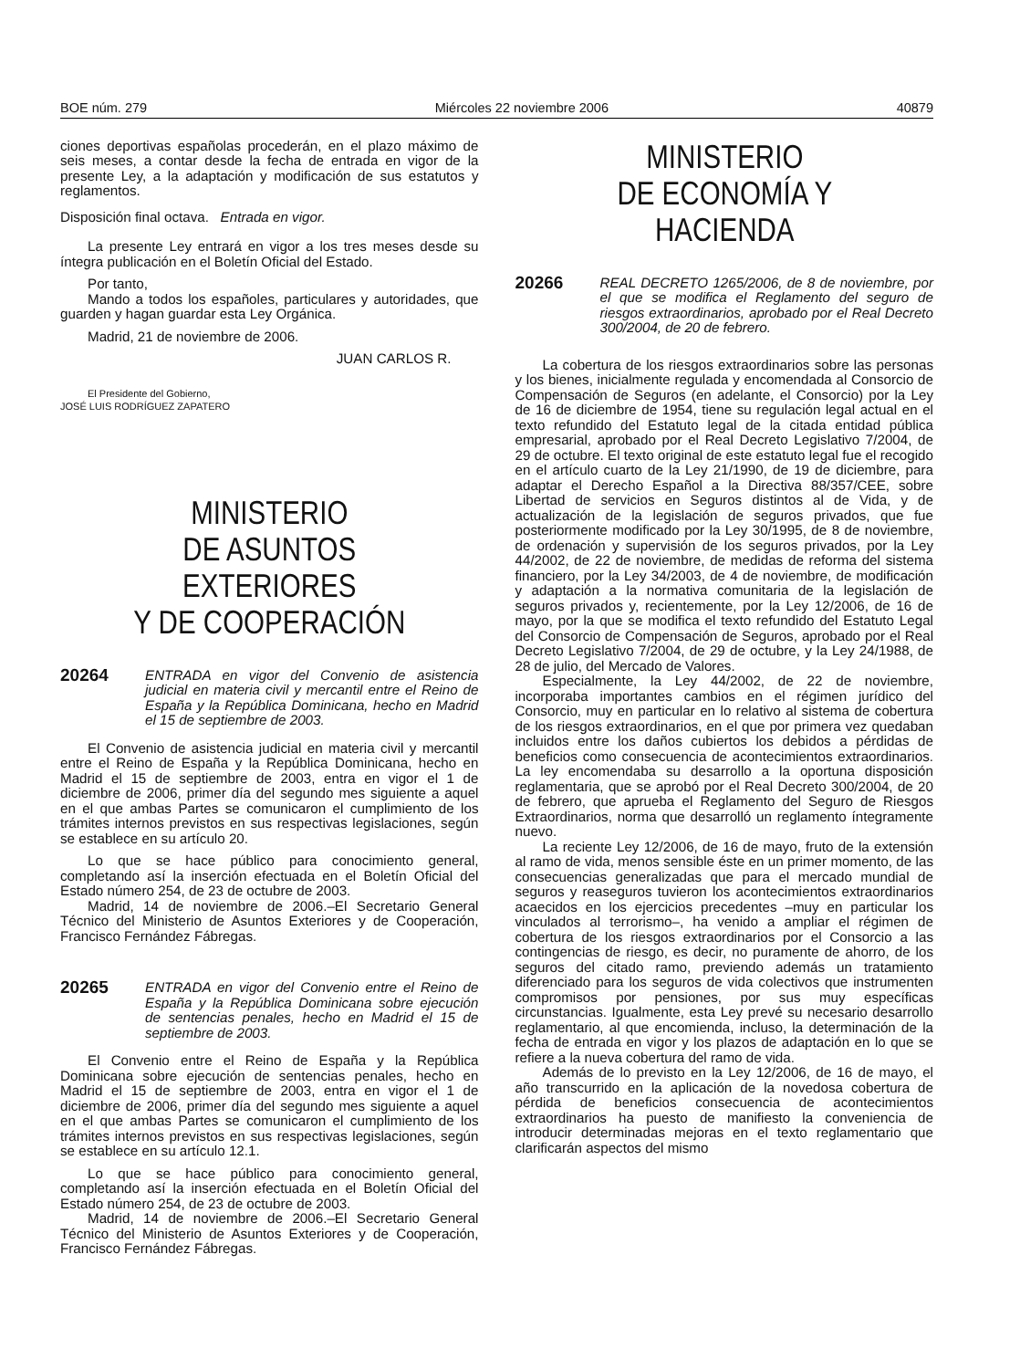BOE núm. 279 Miércoles 22 noviembre 2006 40879
ciones deportivas españolas procederán, en el plazo máximo de seis meses, a contar desde la fecha de entrada en vigor de la presente Ley, a la adaptación y modificación de sus estatutos y reglamentos.
Disposición final octava. Entrada en vigor.
La presente Ley entrará en vigor a los tres meses desde su íntegra publicación en el Boletín Oficial del Estado.
Por tanto,
Mando a todos los españoles, particulares y autoridades, que guarden y hagan guardar esta Ley Orgánica.
Madrid, 21 de noviembre de 2006.
JUAN CARLOS R.
El Presidente del Gobierno,
JOSÉ LUIS RODRÍGUEZ ZAPATERO
MINISTERIO
DE ASUNTOS EXTERIORES
Y DE COOPERACIÓN
20264
ENTRADA en vigor del Convenio de asistencia judicial en materia civil y mercantil entre el Reino de España y la República Dominicana, hecho en Madrid el 15 de septiembre de 2003.
El Convenio de asistencia judicial en materia civil y mercantil entre el Reino de España y la República Dominicana, hecho en Madrid el 15 de septiembre de 2003, entra en vigor el 1 de diciembre de 2006, primer día del segundo mes siguiente a aquel en el que ambas Partes se comunicaron el cumplimiento de los trámites internos previstos en sus respectivas legislaciones, según se establece en su artículo 20.
Lo que se hace público para conocimiento general, completando así la inserción efectuada en el Boletín Oficial del Estado número 254, de 23 de octubre de 2003.
Madrid, 14 de noviembre de 2006.–El Secretario General Técnico del Ministerio de Asuntos Exteriores y de Cooperación, Francisco Fernández Fábregas.
20265
ENTRADA en vigor del Convenio entre el Reino de España y la República Dominicana sobre ejecución de sentencias penales, hecho en Madrid el 15 de septiembre de 2003.
El Convenio entre el Reino de España y la República Dominicana sobre ejecución de sentencias penales, hecho en Madrid el 15 de septiembre de 2003, entra en vigor el 1 de diciembre de 2006, primer día del segundo mes siguiente a aquel en el que ambas Partes se comunicaron el cumplimiento de los trámites internos previstos en sus respectivas legislaciones, según se establece en su artículo 12.1.
Lo que se hace público para conocimiento general, completando así la inserción efectuada en el Boletín Oficial del Estado número 254, de 23 de octubre de 2003.
Madrid, 14 de noviembre de 2006.–El Secretario General Técnico del Ministerio de Asuntos Exteriores y de Cooperación, Francisco Fernández Fábregas.
MINISTERIO
DE ECONOMÍA Y HACIENDA
20266
REAL DECRETO 1265/2006, de 8 de noviembre, por el que se modifica el Reglamento del seguro de riesgos extraordinarios, aprobado por el Real Decreto 300/2004, de 20 de febrero.
La cobertura de los riesgos extraordinarios sobre las personas y los bienes, inicialmente regulada y encomendada al Consorcio de Compensación de Seguros (en adelante, el Consorcio) por la Ley de 16 de diciembre de 1954, tiene su regulación legal actual en el texto refundido del Estatuto legal de la citada entidad pública empresarial, aprobado por el Real Decreto Legislativo 7/2004, de 29 de octubre. El texto original de este estatuto legal fue el recogido en el artículo cuarto de la Ley 21/1990, de 19 de diciembre, para adaptar el Derecho Español a la Directiva 88/357/CEE, sobre Libertad de servicios en Seguros distintos al de Vida, y de actualización de la legislación de seguros privados, que fue posteriormente modificado por la Ley 30/1995, de 8 de noviembre, de ordenación y supervisión de los seguros privados, por la Ley 44/2002, de 22 de noviembre, de medidas de reforma del sistema financiero, por la Ley 34/2003, de 4 de noviembre, de modificación y adaptación a la normativa comunitaria de la legislación de seguros privados y, recientemente, por la Ley 12/2006, de 16 de mayo, por la que se modifica el texto refundido del Estatuto Legal del Consorcio de Compensación de Seguros, aprobado por el Real Decreto Legislativo 7/2004, de 29 de octubre, y la Ley 24/1988, de 28 de julio, del Mercado de Valores.
Especialmente, la Ley 44/2002, de 22 de noviembre, incorporaba importantes cambios en el régimen jurídico del Consorcio, muy en particular en lo relativo al sistema de cobertura de los riesgos extraordinarios, en el que por primera vez quedaban incluidos entre los daños cubiertos los debidos a pérdidas de beneficios como consecuencia de acontecimientos extraordinarios. La ley encomendaba su desarrollo a la oportuna disposición reglamentaria, que se aprobó por el Real Decreto 300/2004, de 20 de febrero, que aprueba el Reglamento del Seguro de Riesgos Extraordinarios, norma que desarrolló un reglamento íntegramente nuevo.
La reciente Ley 12/2006, de 16 de mayo, fruto de la extensión al ramo de vida, menos sensible éste en un primer momento, de las consecuencias generalizadas que para el mercado mundial de seguros y reaseguros tuvieron los acontecimientos extraordinarios acaecidos en los ejercicios precedentes –muy en particular los vinculados al terrorismo–, ha venido a ampliar el régimen de cobertura de los riesgos extraordinarios por el Consorcio a las contingencias de riesgo, es decir, no puramente de ahorro, de los seguros del citado ramo, previendo además un tratamiento diferenciado para los seguros de vida colectivos que instrumenten compromisos por pensiones, por sus muy específicas circunstancias. Igualmente, esta Ley prevé su necesario desarrollo reglamentario, al que encomienda, incluso, la determinación de la fecha de entrada en vigor y los plazos de adaptación en lo que se refiere a la nueva cobertura del ramo de vida.
Además de lo previsto en la Ley 12/2006, de 16 de mayo, el año transcurrido en la aplicación de la novedosa cobertura de pérdida de beneficios consecuencia de acontecimientos extraordinarios ha puesto de manifiesto la conveniencia de introducir determinadas mejoras en el texto reglamentario que clarificarán aspectos del mismo